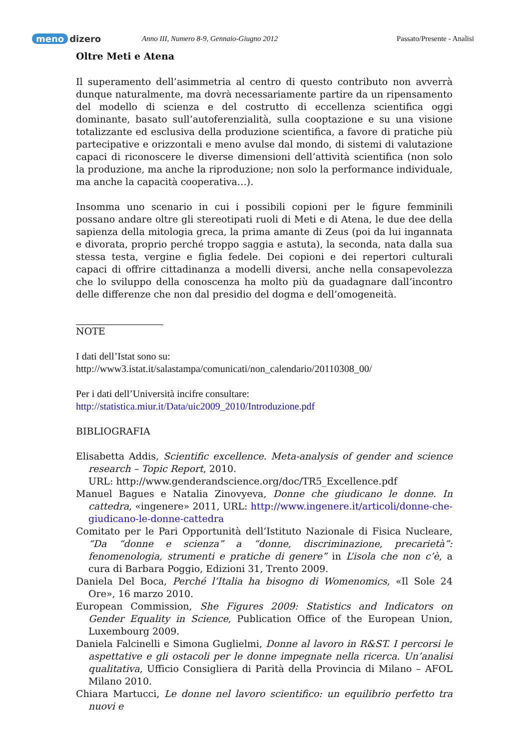meno dizero
Anno III, Numero 8-9, Gennaio-Giugno 2012 Passato/Presente - Analisi
Oltre Meti e Atena
Il superamento dell’asimmetria al centro di questo contributo non avverrà dunque naturalmente, ma dovrà necessariamente partire da un ripensamento del modello di scienza e del costrutto di eccellenza scientifica oggi dominante, basato sull’autoferenzialità, sulla cooptazione e su una visione totalizzante ed esclusiva della produzione scientifica, a favore di pratiche più partecipative e orizzontali e meno avulse dal mondo, di sistemi di valutazione capaci di riconoscere le diverse dimensioni dell’attività scientifica (non solo la produzione, ma anche la riproduzione; non solo la performance individuale, ma anche la capacità cooperativa…).
Insomma uno scenario in cui i possibili copioni per le figure femminili possano andare oltre gli stereotipati ruoli di Meti e di Atena, le due dee della sapienza della mitologia greca, la prima amante di Zeus (poi da lui ingannata e divorata, proprio perché troppo saggia e astuta), la seconda, nata dalla sua stessa testa, vergine e figlia fedele. Dei copioni e dei repertori culturali capaci di offrire cittadinanza a modelli diversi, anche nella consapevolezza che lo sviluppo della conoscenza ha molto più da guadagnare dall’incontro delle differenze che non dal presidio del dogma e dell’omogeneità.
NOTE
I dati dell’Istat sono su:
http://www3.istat.it/salastampa/comunicati/non_calendario/20110308_00/
Per i dati dell’Università incifre consultare:
http://statistica.miur.it/Data/uic2009_2010/Introduzione.pdf
BIBLIOGRAFIA
Elisabetta Addis, Scientific excellence. Meta-analysis of gender and science research – Topic Report, 2010.
URL: http://www.genderandscience.org/doc/TR5_Excellence.pdf
Manuel Bagues e Natalia Zinovyeva, Donne che giudicano le donne. In cattedra, «ingenere» 2011, URL: http://www.ingenere.it/articoli/donne-che-giudicano-le-donne-cattedra
Comitato per le Pari Opportunità dell’Istituto Nazionale di Fisica Nucleare, “Da “donne e scienza” a “donne, discriminazione, precarietà”: fenomenologia, strumenti e pratiche di genere” in L’isola che non c’è, a cura di Barbara Poggio, Edizioni 31, Trento 2009.
Daniela Del Boca, Perché l’Italia ha bisogno di Womenomics, «Il Sole 24 Ore», 16 marzo 2010.
European Commission, She Figures 2009: Statistics and Indicators on Gender Equality in Science, Publication Office of the European Union, Luxembourg 2009.
Daniela Falcinelli e Simona Guglielmi, Donne al lavoro in R&ST. I percorsi le aspettative e gli ostacoli per le donne impegnate nella ricerca. Un’analisi qualitativa, Ufficio Consigliera di Parità della Provincia di Milano – AFOL Milano 2010.
Chiara Martucci, Le donne nel lavoro scientifico: un equilibrio perfetto tra nuovi e